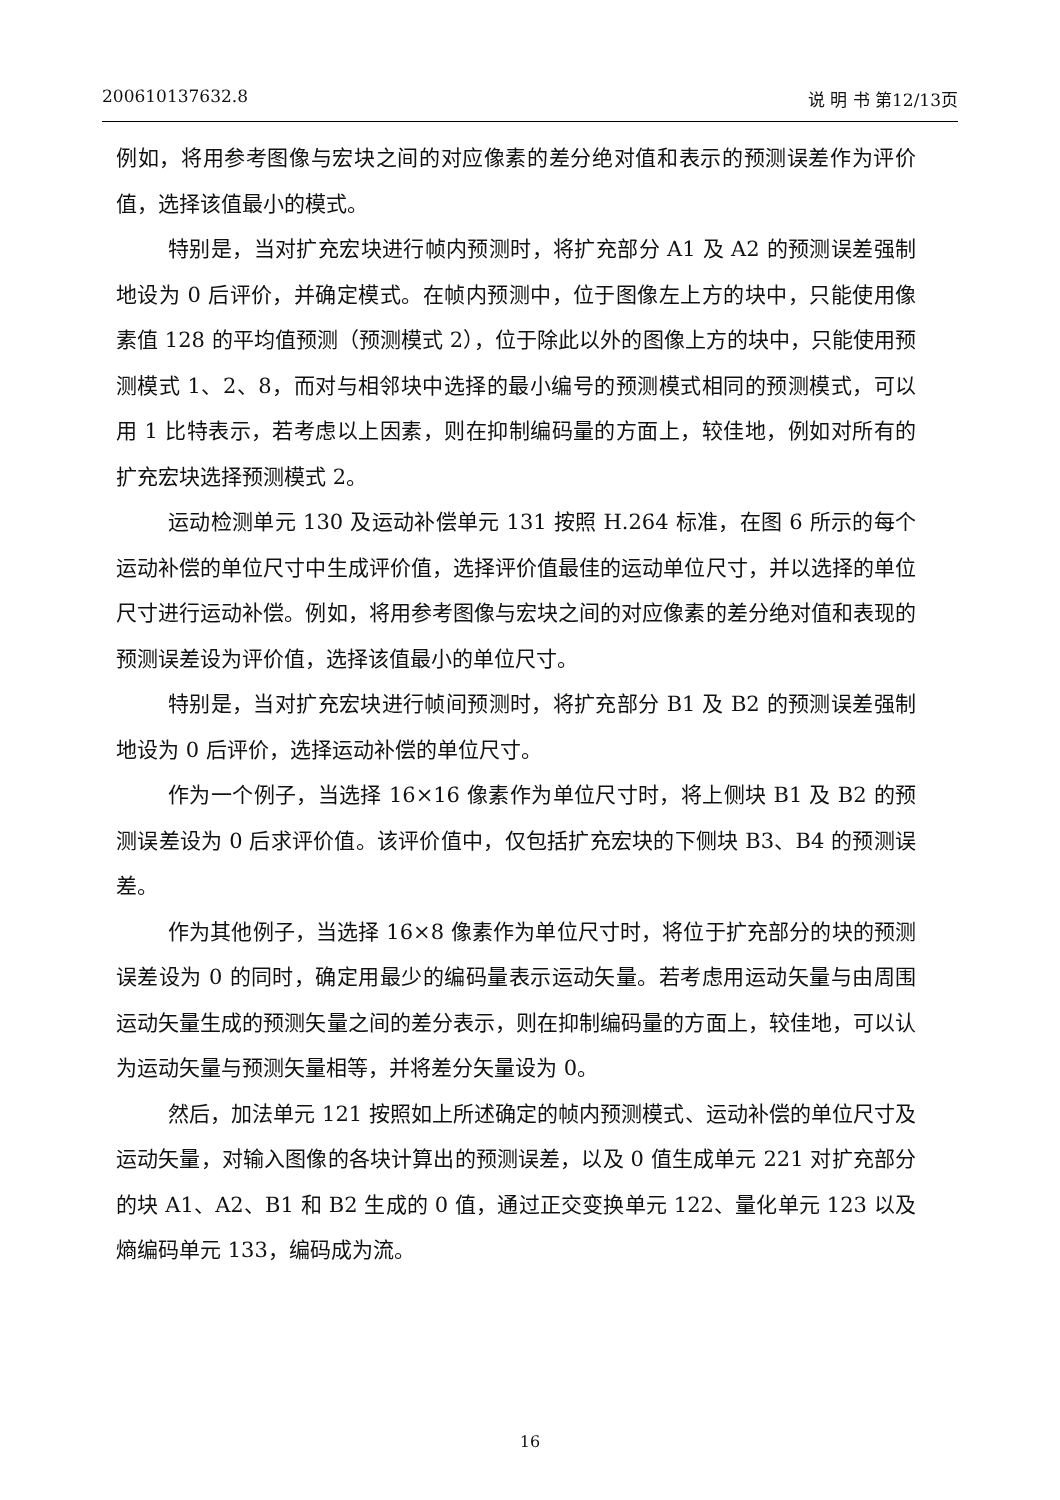200610137632.8 说 明 书 第12/13页
例如，将用参考图像与宏块之间的对应像素的差分绝对值和表示的预测误差作为评价值，选择该值最小的模式。
特别是，当对扩充宏块进行帧内预测时，将扩充部分 A1 及 A2 的预测误差强制地设为 0 后评价，并确定模式。在帧内预测中，位于图像左上方的块中，只能使用像素值 128 的平均值预测（预测模式 2），位于除此以外的图像上方的块中，只能使用预测模式 1、2、8，而对与相邻块中选择的最小编号的预测模式相同的预测模式，可以用 1 比特表示，若考虑以上因素，则在抑制编码量的方面上，较佳地，例如对所有的扩充宏块选择预测模式 2。
运动检测单元 130 及运动补偿单元 131 按照 H.264 标准，在图 6 所示的每个运动补偿的单位尺寸中生成评价值，选择评价值最佳的运动单位尺寸，并以选择的单位尺寸进行运动补偿。例如，将用参考图像与宏块之间的对应像素的差分绝对值和表现的预测误差设为评价值，选择该值最小的单位尺寸。
特别是，当对扩充宏块进行帧间预测时，将扩充部分 B1 及 B2 的预测误差强制地设为 0 后评价，选择运动补偿的单位尺寸。
作为一个例子，当选择 16×16 像素作为单位尺寸时，将上侧块 B1 及 B2 的预测误差设为 0 后求评价值。该评价值中，仅包括扩充宏块的下侧块 B3、B4 的预测误差。
作为其他例子，当选择 16×8 像素作为单位尺寸时，将位于扩充部分的块的预测误差设为 0 的同时，确定用最少的编码量表示运动矢量。若考虑用运动矢量与由周围运动矢量生成的预测矢量之间的差分表示，则在抑制编码量的方面上，较佳地，可以认为运动矢量与预测矢量相等，并将差分矢量设为 0。
然后，加法单元 121 按照如上所述确定的帧内预测模式、运动补偿的单位尺寸及运动矢量，对输入图像的各块计算出的预测误差，以及 0 值生成单元 221 对扩充部分的块 A1、A2、B1 和 B2 生成的 0 值，通过正交变换单元 122、量化单元 123 以及熵编码单元 133，编码成为流。
16